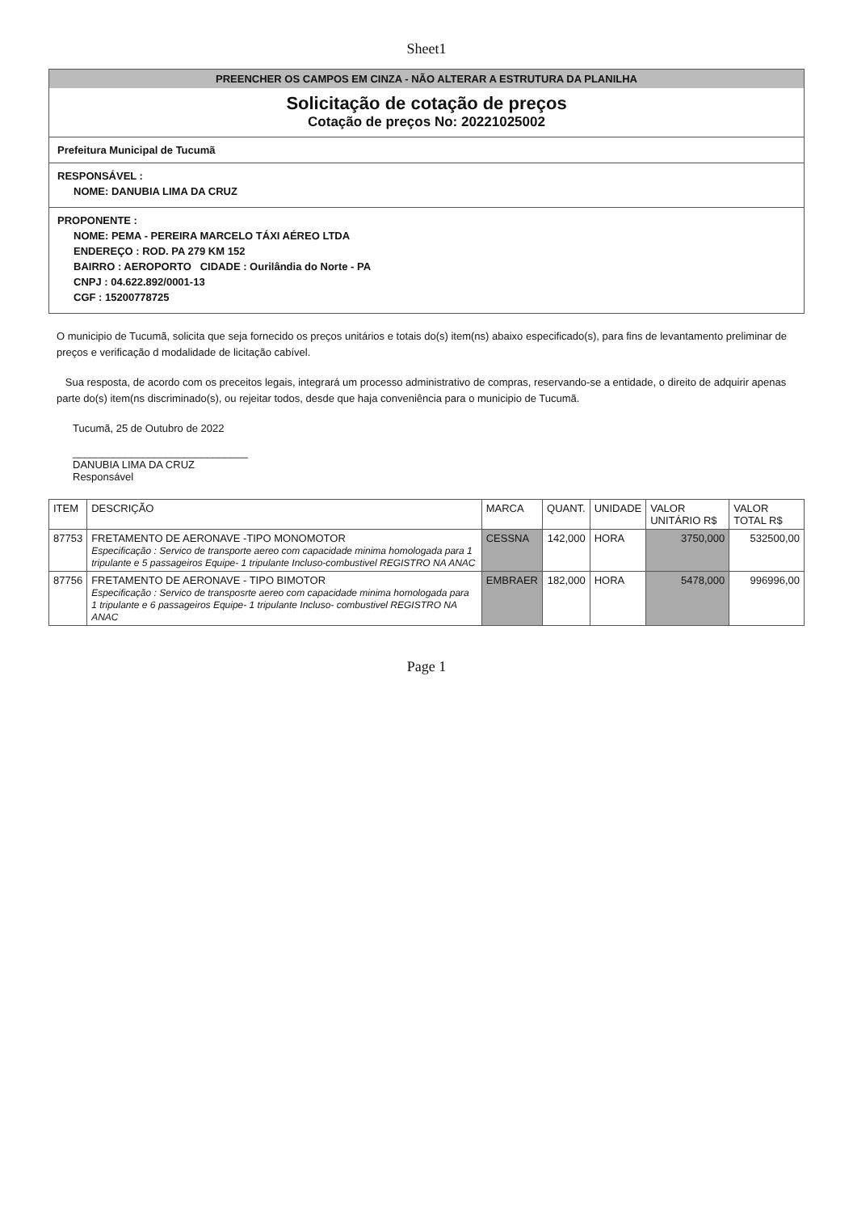Sheet1
PREENCHER OS CAMPOS EM CINZA - NÃO ALTERAR A ESTRUTURA DA PLANILHA
Solicitação de cotação de preços
Cotação de preços No: 20221025002
Prefeitura Municipal de Tucumã
RESPONSÁVEL :
NOME: DANUBIA LIMA DA CRUZ
PROPONENTE :
NOME: PEMA - PEREIRA MARCELO TÁXI AÉREO LTDA
ENDEREÇO : ROD. PA 279 KM 152
BAIRRO : AEROPORTO CIDADE : Ourilândia do Norte - PA
CNPJ : 04.622.892/0001-13
CGF : 15200778725
O municipio de Tucumã, solicita que seja fornecido os preços unitários e totais do(s) item(ns) abaixo especificado(s), para fins de levantamento preliminar de preços e verificação d modalidade de licitação cabível.
Sua resposta, de acordo com os preceitos legais, integrará um processo administrativo de compras, reservando-se a entidade, o direito de adquirir apenas parte do(s) item(ns discriminado(s), ou rejeitar todos, desde que haja conveniência para o municipio de Tucumã.
Tucumã, 25 de Outubro de 2022
______________________________
DANUBIA LIMA DA CRUZ
Responsável
| ITEM | DESCRIÇÃO | MARCA | QUANT. | UNIDADE | VALOR UNITÁRIO R$ | VALOR TOTAL R$ |
| --- | --- | --- | --- | --- | --- | --- |
| 87753 | FRETAMENTO DE AERONAVE -TIPO MONOMOTOR Especificação : Servico de transporte aereo com capacidade minima homologada para 1 tripulante e 5 passageiros Equipe- 1 tripulante Incluso-combustivel REGISTRO NA ANAC | CESSNA | 142,000 | HORA | 3750,000 | 532500,00 |
| 87756 | FRETAMENTO DE AERONAVE - TIPO BIMOTOR Especificação : Servico de transposrte aereo com capacidade minima homologada para 1 tripulante e 6 passageiros Equipe- 1 tripulante Incluso- combustivel REGISTRO NA ANAC | EMBRAER | 182,000 | HORA | 5478,000 | 996996,00 |
Page 1